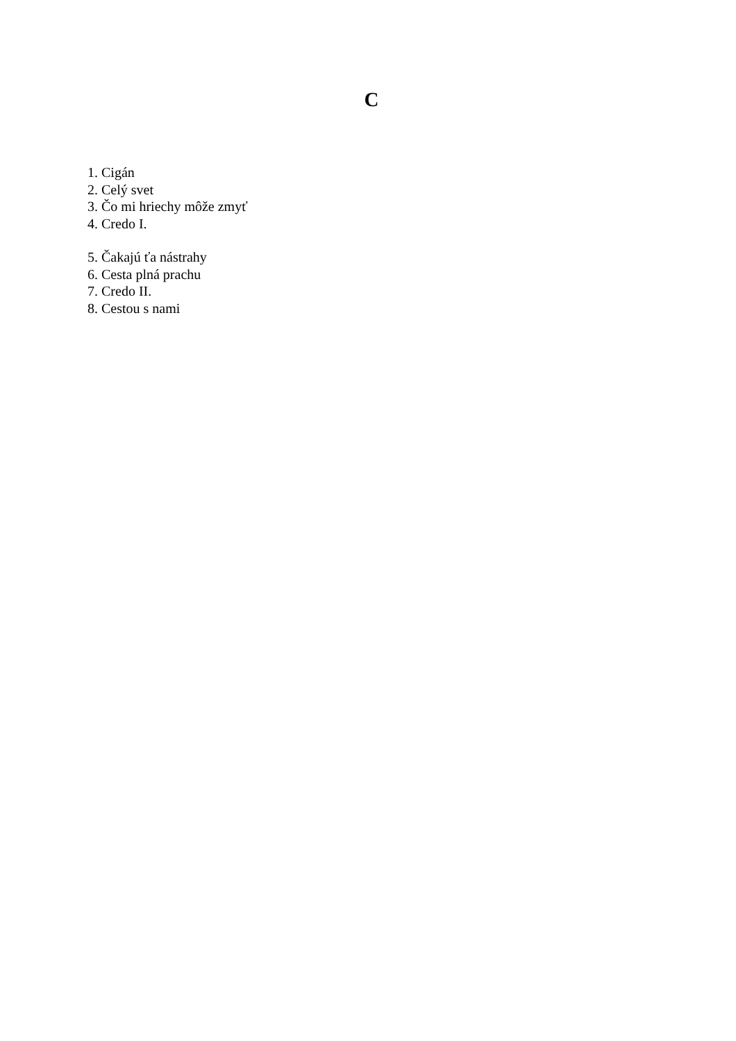C
1. Cigán
2. Celý svet
3. Čo mi hriechy môže zmyť
4. Credo I.
5. Čakajú ťa nástrahy
6. Cesta plná prachu
7. Credo II.
8. Cestou s nami